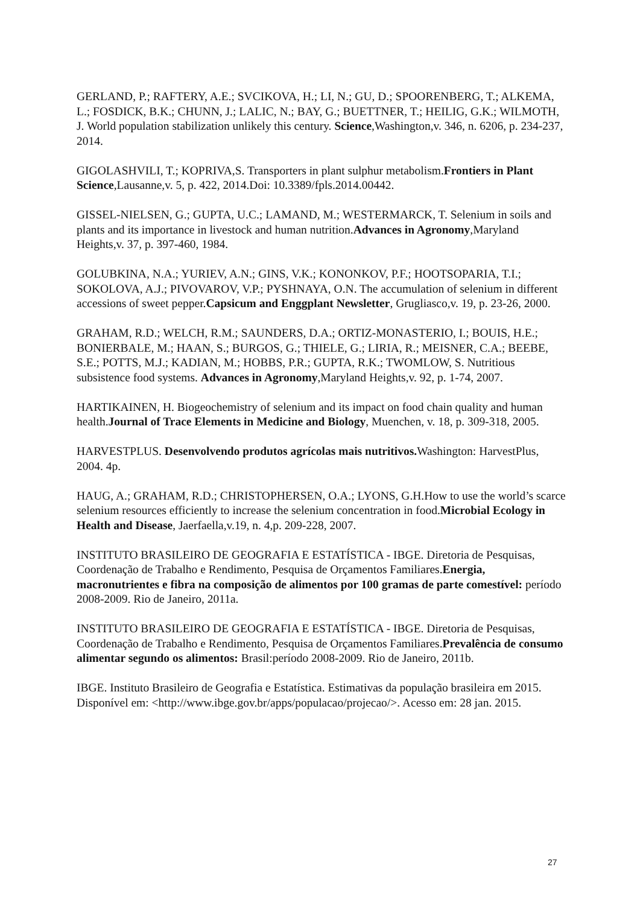GERLAND, P.; RAFTERY, A.E.; SVCIKOVA, H.; LI, N.; GU, D.; SPOORENBERG, T.; ALKEMA, L.; FOSDICK, B.K.; CHUNN, J.; LALIC, N.; BAY, G.; BUETTNER, T.; HEILIG, G.K.; WILMOTH, J. World population stabilization unlikely this century. Science,Washington,v. 346, n. 6206, p. 234-237, 2014.
GIGOLASHVILI, T.; KOPRIVA,S. Transporters in plant sulphur metabolism.Frontiers in Plant Science,Lausanne,v. 5, p. 422, 2014.Doi: 10.3389/fpls.2014.00442.
GISSEL-NIELSEN, G.; GUPTA, U.C.; LAMAND, M.; WESTERMARCK, T. Selenium in soils and plants and its importance in livestock and human nutrition.Advances in Agronomy,Maryland Heights,v. 37, p. 397-460, 1984.
GOLUBKINA, N.A.; YURIEV, A.N.; GINS, V.K.; KONONKOV, P.F.; HOOTSOPARIA, T.I.; SOKOLOVA, A.J.; PIVOVAROV, V.P.; PYSHNAYA, O.N. The accumulation of selenium in different accessions of sweet pepper.Capsicum and Enggplant Newsletter, Grugliasco,v. 19, p. 23-26, 2000.
GRAHAM, R.D.; WELCH, R.M.; SAUNDERS, D.A.; ORTIZ-MONASTERIO, I.; BOUIS, H.E.; BONIERBALE, M.; HAAN, S.; BURGOS, G.; THIELE, G.; LIRIA, R.; MEISNER, C.A.; BEEBE, S.E.; POTTS, M.J.; KADIAN, M.; HOBBS, P.R.; GUPTA, R.K.; TWOMLOW, S. Nutritious subsistence food systems. Advances in Agronomy,Maryland Heights,v. 92, p. 1-74, 2007.
HARTIKAINEN, H. Biogeochemistry of selenium and its impact on food chain quality and human health.Journal of Trace Elements in Medicine and Biology, Muenchen, v. 18, p. 309-318, 2005.
HARVESTPLUS. Desenvolvendo produtos agrícolas mais nutritivos. Washington: HarvestPlus, 2004. 4p.
HAUG, A.; GRAHAM, R.D.; CHRISTOPHERSEN, O.A.; LYONS, G.H.How to use the world’s scarce selenium resources efficiently to increase the selenium concentration in food.Microbial Ecology in Health and Disease, Jaerfaella,v.19, n. 4,p. 209-228, 2007.
INSTITUTO BRASILEIRO DE GEOGRAFIA E ESTATÍSTICA - IBGE. Diretoria de Pesquisas, Coordenação de Trabalho e Rendimento, Pesquisa de Orçamentos Familiares.Energia, macronutrientes e fibra na composição de alimentos por 100 gramas de parte comestível: período 2008-2009. Rio de Janeiro, 2011a.
INSTITUTO BRASILEIRO DE GEOGRAFIA E ESTATÍSTICA - IBGE. Diretoria de Pesquisas, Coordenação de Trabalho e Rendimento, Pesquisa de Orçamentos Familiares.Prevalência de consumo alimentar segundo os alimentos: Brasil:período 2008-2009. Rio de Janeiro, 2011b.
IBGE. Instituto Brasileiro de Geografia e Estatística. Estimativas da população brasileira em 2015. Disponível em: <http://www.ibge.gov.br/apps/populacao/projecao/>. Acesso em: 28 jan. 2015.
27